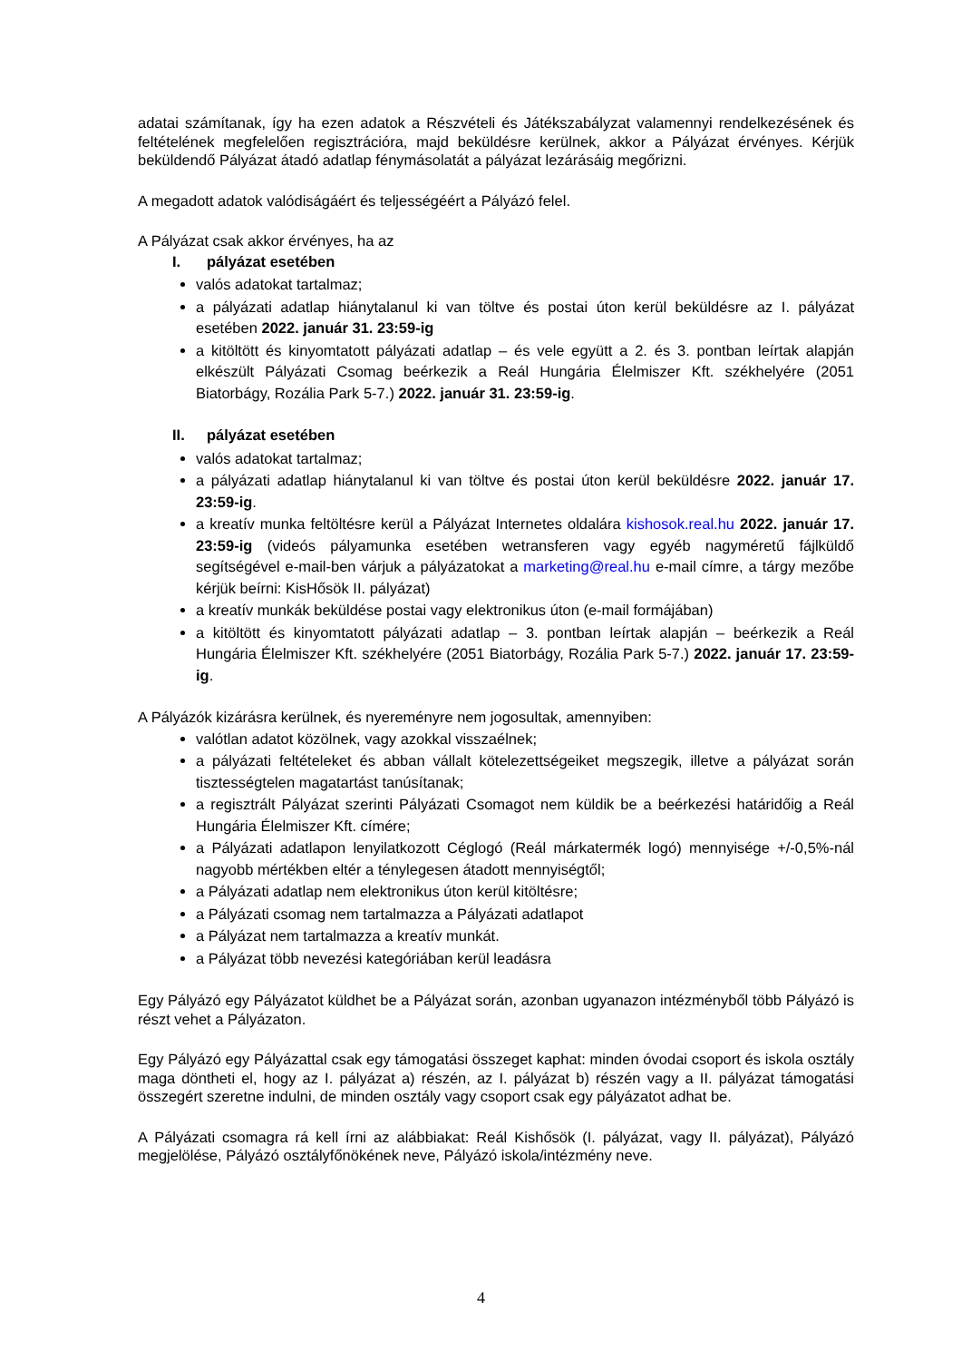adatai számítanak, így ha ezen adatok a Részvételi és Játékszabályzat valamennyi rendelkezésének és feltételének megfelelően regisztrációra, majd beküldésre kerülnek, akkor a Pályázat érvényes. Kérjük beküldendő Pályázat átadó adatlap fénymásolatát a pályázat lezárásáig megőrizni.
A megadott adatok valódiságáért és teljességéért a Pályázó felel.
A Pályázat csak akkor érvényes, ha az
I. pályázat esetében
valós adatokat tartalmaz;
a pályázati adatlap hiánytalanul ki van töltve és postai úton kerül beküldésre az I. pályázat esetében 2022. január 31. 23:59-ig
a kitöltött és kinyomtatott pályázati adatlap – és vele együtt a 2. és 3. pontban leírtak alapján elkészült Pályázati Csomag beérkezik a Reál Hungária Élelmiszer Kft. székhelyére (2051 Biatorbágy, Rozália Park 5-7.) 2022. január 31. 23:59-ig.
II. pályázat esetében
valós adatokat tartalmaz;
a pályázati adatlap hiánytalanul ki van töltve és postai úton kerül beküldésre 2022. január 17. 23:59-ig.
a kreatív munka feltöltésre kerül a Pályázat Internetes oldalára kishosok.real.hu 2022. január 17. 23:59-ig (videós pályamunka esetében wetransferen vagy egyéb nagyméretű fájlküldő segítségével e-mail-ben várjuk a pályázatokat a marketing@real.hu e-mail címre, a tárgy mezőbe kérjük beírni: KisHősök II. pályázat)
a kreatív munkák beküldése postai vagy elektronikus úton (e-mail formájában)
a kitöltött és kinyomtatott pályázati adatlap – 3. pontban leírtak alapján – beérkezik a Reál Hungária Élelmiszer Kft. székhelyére (2051 Biatorbágy, Rozália Park 5-7.) 2022. január 17. 23:59-ig.
A Pályázók kizárásra kerülnek, és nyereményre nem jogosultak, amennyiben:
valótlan adatot közölnek, vagy azokkal visszaélnek;
a pályázati feltételeket és abban vállalt kötelezettségeiket megszegik, illetve a pályázat során tisztességtelen magatartást tanúsítanak;
a regisztrált Pályázat szerinti Pályázati Csomagot nem küldik be a beérkezési határidőig a Reál Hungária Élelmiszer Kft. címére;
a Pályázati adatlapon lenyilatkozott Céglogó (Reál márkatermék logó) mennyisége +/-0,5%-nál nagyobb mértékben eltér a ténylegesen átadott mennyiségtől;
a Pályázati adatlap nem elektronikus úton kerül kitöltésre;
a Pályázati csomag nem tartalmazza a Pályázati adatlapot
a Pályázat nem tartalmazza a kreatív munkát.
a Pályázat több nevezési kategóriában kerül leadásra
Egy Pályázó egy Pályázatot küldhet be a Pályázat során, azonban ugyanazon intézményből több Pályázó is részt vehet a Pályázaton.
Egy Pályázó egy Pályázattal csak egy támogatási összeget kaphat: minden óvodai csoport és iskola osztály maga döntheti el, hogy az I. pályázat a) részén, az I. pályázat b) részén vagy a II. pályázat támogatási összegért szeretne indulni, de minden osztály vagy csoport csak egy pályázatot adhat be.
A Pályázati csomagra rá kell írni az alábbiakat: Reál Kishősök (I. pályázat, vagy II. pályázat), Pályázó megjelölése, Pályázó osztályfőnökének neve, Pályázó iskola/intézmény neve.
4